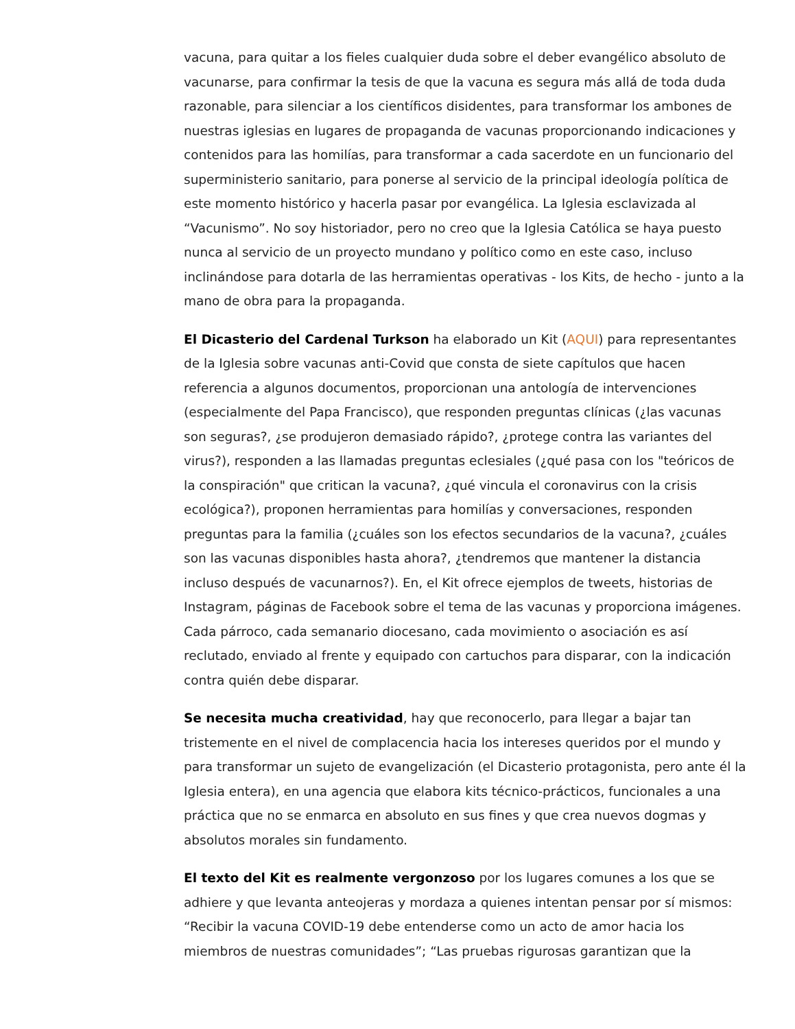vacuna, para quitar a los fieles cualquier duda sobre el deber evangélico absoluto de vacunarse, para confirmar la tesis de que la vacuna es segura más allá de toda duda razonable, para silenciar a los científicos disidentes, para transformar los ambones de nuestras iglesias en lugares de propaganda de vacunas proporcionando indicaciones y contenidos para las homilías, para transformar a cada sacerdote en un funcionario del superministerio sanitario, para ponerse al servicio de la principal ideología política de este momento histórico y hacerla pasar por evangélica. La Iglesia esclavizada al “Vacunismo”. No soy historiador, pero no creo que la Iglesia Católica se haya puesto nunca al servicio de un proyecto mundano y político como en este caso, incluso inclinándose para dotarla de las herramientas operativas - los Kits, de hecho - junto a la mano de obra para la propaganda.
El Dicasterio del Cardenal Turkson ha elaborado un Kit (AQUI) para representantes de la Iglesia sobre vacunas anti-Covid que consta de siete capítulos que hacen referencia a algunos documentos, proporcionan una antología de intervenciones (especialmente del Papa Francisco), que responden preguntas clínicas (¿las vacunas son seguras?, ¿se produjeron demasiado rápido?, ¿protege contra las variantes del virus?), responden a las llamadas preguntas eclesiales (¿qué pasa con los "teóricos de la conspiración" que critican la vacuna?, ¿qué vincula el coronavirus con la crisis ecológica?), proponen herramientas para homilías y conversaciones, responden preguntas para la familia (¿cuáles son los efectos secundarios de la vacuna?, ¿cuáles son las vacunas disponibles hasta ahora?, ¿tendremos que mantener la distancia incluso después de vacunarnos?). En, el Kit ofrece ejemplos de tweets, historias de Instagram, páginas de Facebook sobre el tema de las vacunas y proporciona imágenes. Cada párroco, cada semanario diocesano, cada movimiento o asociación es así reclutado, enviado al frente y equipado con cartuchos para disparar, con la indicación contra quién debe disparar.
Se necesita mucha creatividad, hay que reconocerlo, para llegar a bajar tan tristemente en el nivel de complacencia hacia los intereses queridos por el mundo y para transformar un sujeto de evangelización (el Dicasterio protagonista, pero ante él la Iglesia entera), en una agencia que elabora kits técnico-prácticos, funcionales a una práctica que no se enmarca en absoluto en sus fines y que crea nuevos dogmas y absolutos morales sin fundamento.
El texto del Kit es realmente vergonzoso por los lugares comunes a los que se adhiere y que levanta anteojeras y mordaza a quienes intentan pensar por sí mismos: “Recibir la vacuna COVID-19 debe entenderse como un acto de amor hacia los miembros de nuestras comunidades”; “Las pruebas rigurosas garantizan que la